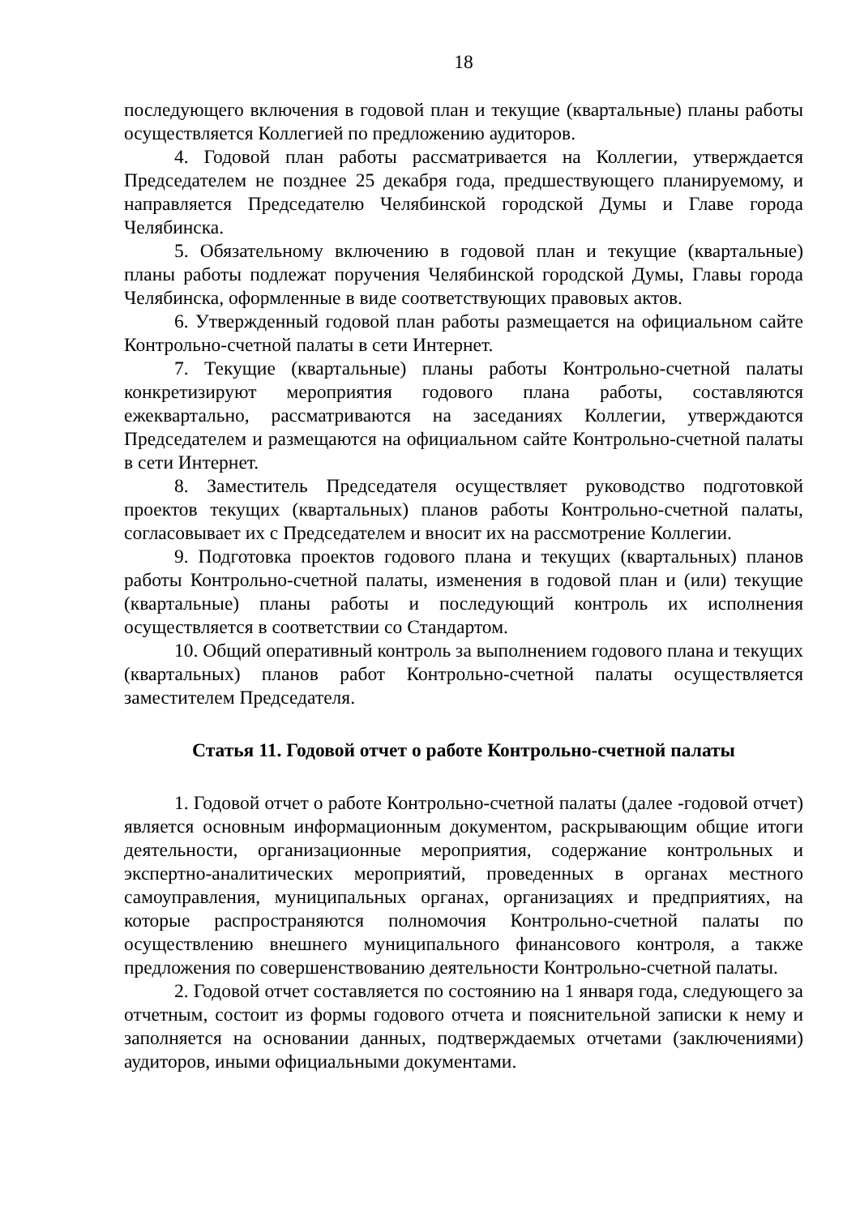18
последующего включения в годовой план и текущие (квартальные) планы работы осуществляется Коллегией по предложению аудиторов.
4. Годовой план работы рассматривается на Коллегии, утверждается Председателем не позднее 25 декабря года, предшествующего планируемому, и направляется Председателю Челябинской городской Думы и Главе города Челябинска.
5. Обязательному включению в годовой план и текущие (квартальные) планы работы подлежат поручения Челябинской городской Думы, Главы города Челябинска, оформленные в виде соответствующих правовых актов.
6. Утвержденный годовой план работы размещается на официальном сайте Контрольно-счетной палаты в сети Интернет.
7. Текущие (квартальные) планы работы Контрольно-счетной палаты конкретизируют мероприятия годового плана работы, составляются ежеквартально, рассматриваются на заседаниях Коллегии, утверждаются Председателем и размещаются на официальном сайте Контрольно-счетной палаты в сети Интернет.
8. Заместитель Председателя осуществляет руководство подготовкой проектов текущих (квартальных) планов работы Контрольно-счетной палаты, согласовывает их с Председателем и вносит их на рассмотрение Коллегии.
9. Подготовка проектов годового плана и текущих (квартальных) планов работы Контрольно-счетной палаты, изменения в годовой план и (или) текущие (квартальные) планы работы и последующий контроль их исполнения осуществляется в соответствии со Стандартом.
10. Общий оперативный контроль за выполнением годового плана и текущих (квартальных) планов работ Контрольно-счетной палаты осуществляется заместителем Председателя.
Статья 11. Годовой отчет о работе Контрольно-счетной палаты
1. Годовой отчет о работе Контрольно-счетной палаты (далее -годовой отчет) является основным информационным документом, раскрывающим общие итоги деятельности, организационные мероприятия, содержание контрольных и экспертно-аналитических мероприятий, проведенных в органах местного самоуправления, муниципальных органах, организациях и предприятиях, на которые распространяются полномочия Контрольно-счетной палаты по осуществлению внешнего муниципального финансового контроля, а также предложения по совершенствованию деятельности Контрольно-счетной палаты.
2. Годовой отчет составляется по состоянию на 1 января года, следующего за отчетным, состоит из формы годового отчета и пояснительной записки к нему и заполняется на основании данных, подтверждаемых отчетами (заключениями) аудиторов, иными официальными документами.